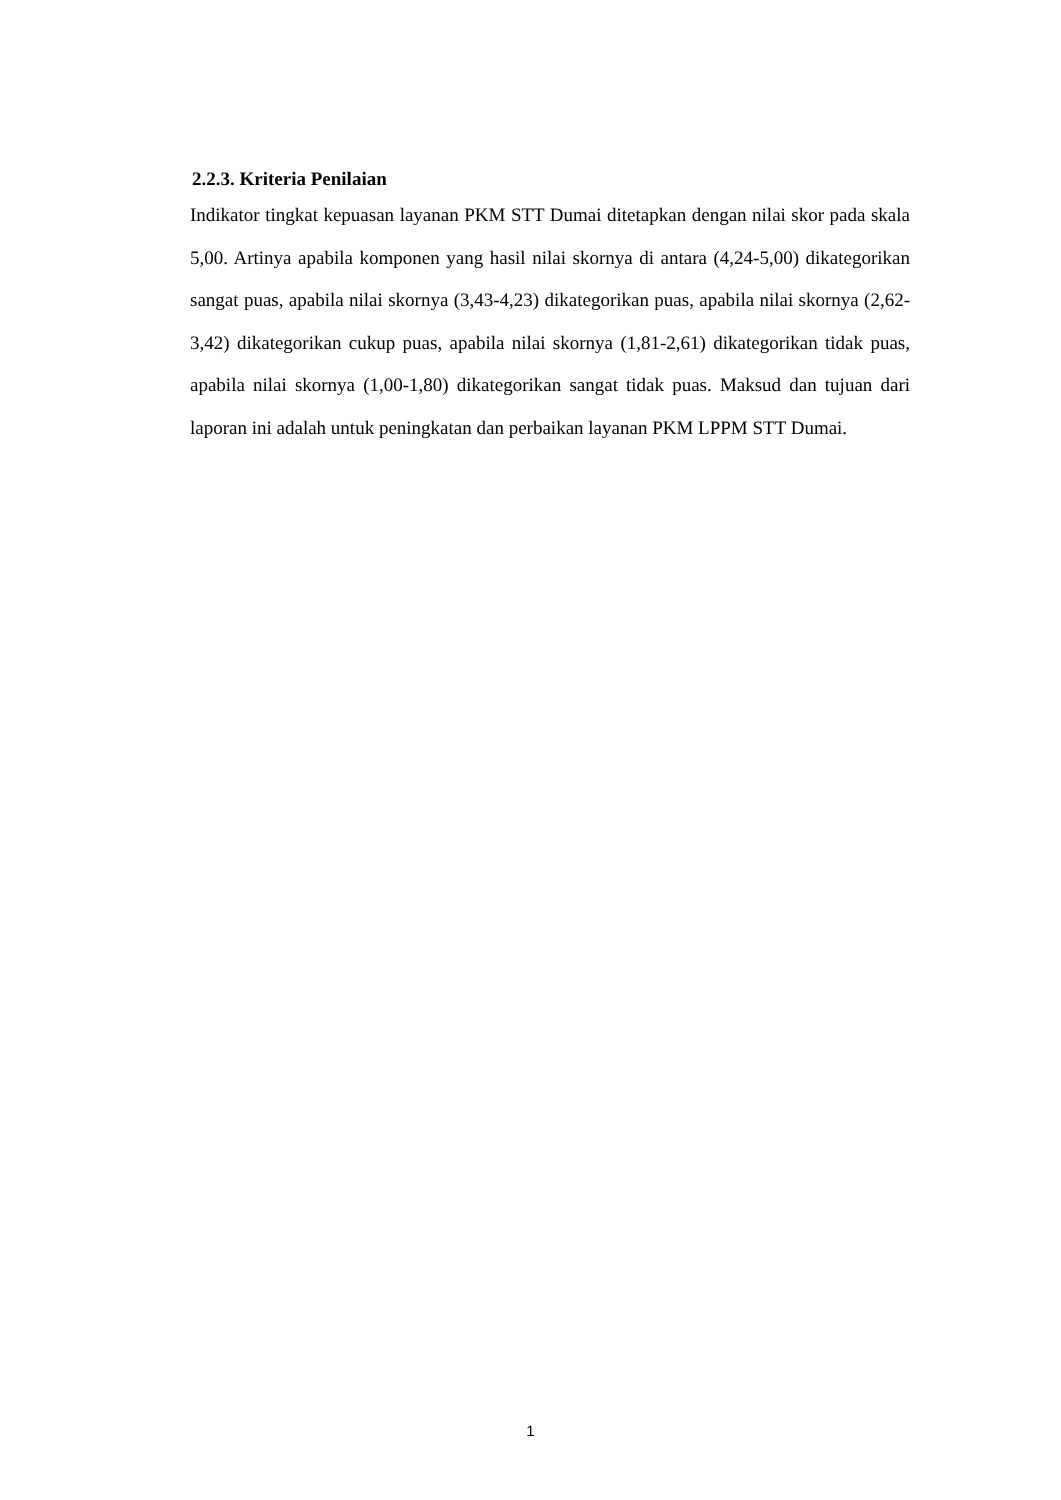2.2.3. Kriteria Penilaian
Indikator tingkat kepuasan layanan PKM STT Dumai ditetapkan dengan nilai skor pada skala 5,00. Artinya apabila komponen yang hasil nilai skornya di antara (4,24-5,00) dikategorikan sangat puas, apabila nilai skornya (3,43-4,23) dikategorikan puas, apabila nilai skornya (2,62-3,42) dikategorikan cukup puas, apabila nilai skornya (1,81-2,61) dikategorikan tidak puas, apabila nilai skornya (1,00-1,80) dikategorikan sangat tidak puas. Maksud dan tujuan dari laporan ini adalah untuk peningkatan dan perbaikan layanan PKM LPPM STT Dumai.
1